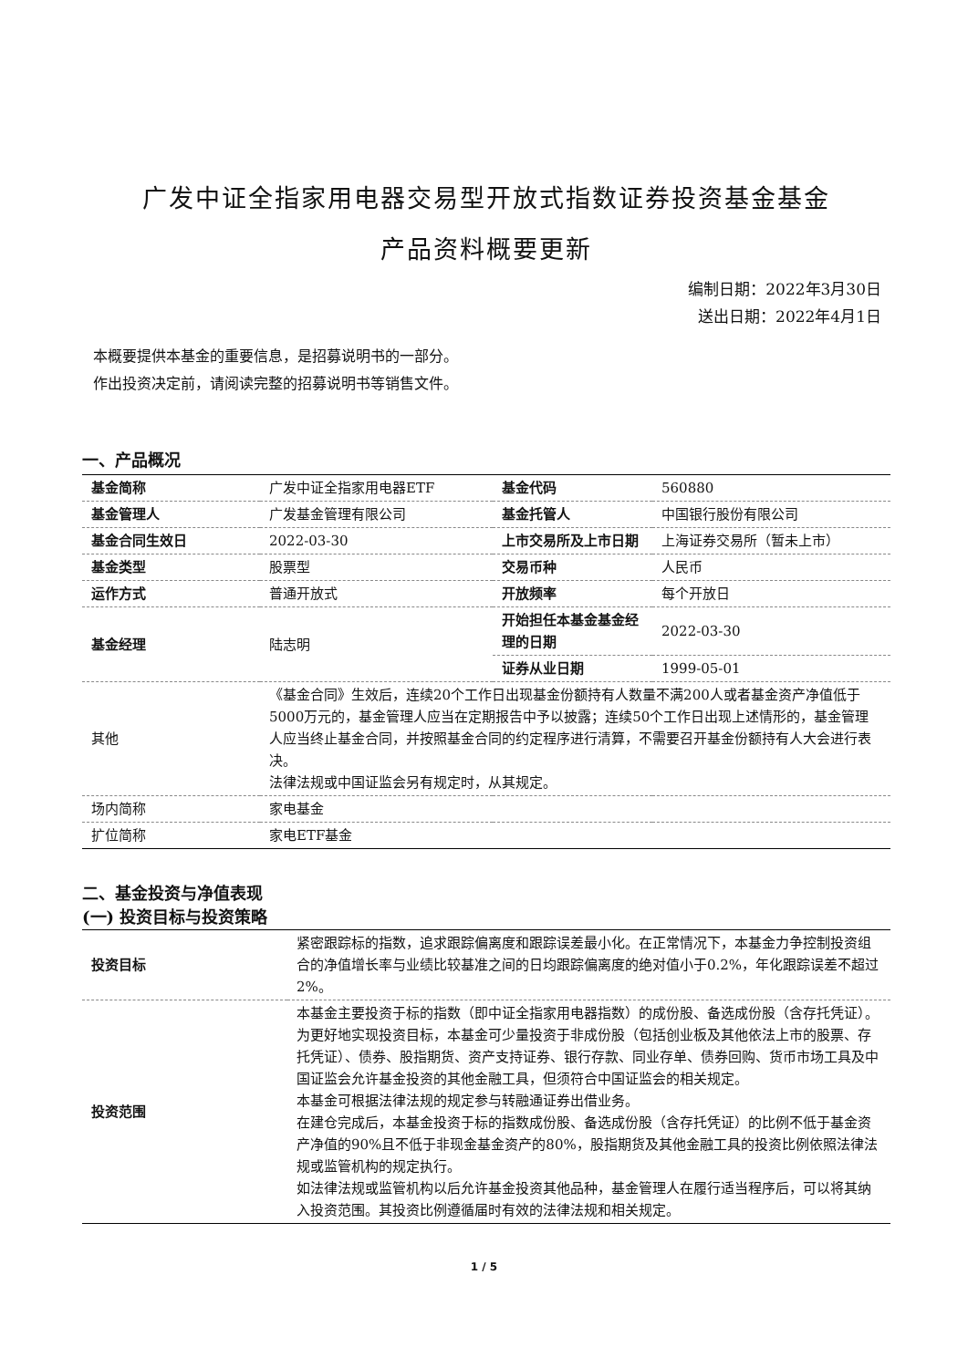广发中证全指家用电器交易型开放式指数证券投资基金基金
产品资料概要更新
编制日期：2022年3月30日
送出日期：2022年4月1日
本概要提供本基金的重要信息，是招募说明书的一部分。
作出投资决定前，请阅读完整的招募说明书等销售文件。
一、产品概况
| 基金简称 | 广发中证全指家用电器ETF | 基金代码 | 560880 |
| 基金管理人 | 广发基金管理有限公司 | 基金托管人 | 中国银行股份有限公司 |
| 基金合同生效日 | 2022-03-30 | 上市交易所及上市日期 | 上海证券交易所（暂未上市） |
| 基金类型 | 股票型 | 交易币种 | 人民币 |
| 运作方式 | 普通开放式 | 开放频率 | 每个开放日 |
| 基金经理 | 陆志明 | 开始担任本基金基金经理的日期 | 2022-03-30 |
| | | 证券从业日期 | 1999-05-01 |
| 其他 | 《基金合同》生效后，连续20个工作日出现基金份额持有人数量不满200人或者基金资产净值低于5000万元的，基金管理人应当在定期报告中予以披露；连续50个工作日出现上述情形的，基金管理人应当终止基金合同，并按照基金合同的约定程序进行清算，不需要召开基金份额持有人大会进行表决。 法律法规或中国证监会另有规定时，从其规定。 | | |
| 场内简称 | 家电基金 | | |
| 扩位简称 | 家电ETF基金 | | |
二、基金投资与净值表现
(一) 投资目标与投资策略
| 投资目标 | 紧密跟踪标的指数，追求跟踪偏离度和跟踪误差最小化。在正常情况下，本基金力争控制投资组合的净值增长率与业绩比较基准之间的日均跟踪偏离度的绝对值小于0.2%，年化跟踪误差不超过2%。 |
| 投资范围 | 本基金主要投资于标的指数（即中证全指家用电器指数）的成份股、备选成份股（含存托凭证）。为更好地实现投资目标，本基金可少量投资于非成份股（包括创业板及其他依法上市的股票、存托凭证）、债券、股指期货、资产支持证券、银行存款、同业存单、债券回购、货币市场工具及中国证监会允许基金投资的其他金融工具，但须符合中国证监会的相关规定。 本基金可根据法律法规的规定参与转融通证券出借业务。 在建仓完成后，本基金投资于标的指数成份股、备选成份股（含存托凭证）的比例不低于基金资产净值的90%且不低于非现金基金资产的80%，股指期货及其他金融工具的投资比例依照法律法规或监管机构的规定执行。 如法律法规或监管机构以后允许基金投资其他品种，基金管理人在履行适当程序后，可以将其纳入投资范围。其投资比例遵循届时有效的法律法规和相关规定。 |
1 / 5